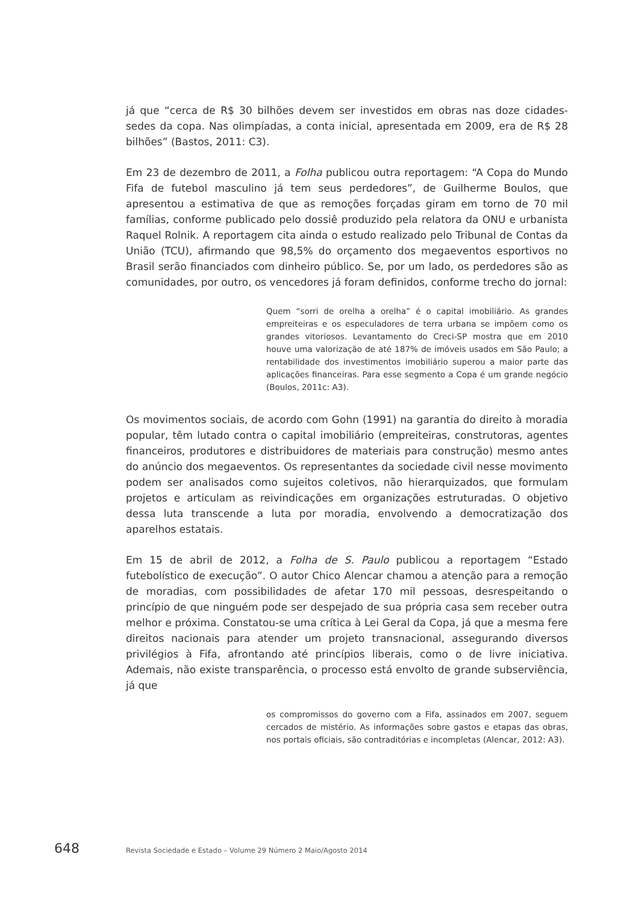já que “cerca de R$ 30 bilhões devem ser investidos em obras nas doze cidades-sedes da copa. Nas olimpíadas, a conta inicial, apresentada em 2009, era de R$ 28 bilhões” (Bastos, 2011: C3).
Em 23 de dezembro de 2011, a Folha publicou outra reportagem: “A Copa do Mundo Fifa de futebol masculino já tem seus perdedores”, de Guilherme Boulos, que apresentou a estimativa de que as remoções forçadas giram em torno de 70 mil famílias, conforme publicado pelo dossiê produzido pela relatora da ONU e urbanista Raquel Rolnik. A reportagem cita ainda o estudo realizado pelo Tribunal de Contas da União (TCU), afirmando que 98,5% do orçamento dos megaeventos esportivos no Brasil serão financiados com dinheiro público. Se, por um lado, os perdedores são as comunidades, por outro, os vencedores já foram definidos, conforme trecho do jornal:
Quem “sorri de orelha a orelha” é o capital imobiliário. As grandes empreiteiras e os especuladores de terra urbana se impõem como os grandes vitoriosos. Levantamento do Creci-SP mostra que em 2010 houve uma valorização de até 187% de imóveis usados em São Paulo; a rentabilidade dos investimentos imobiliário superou a maior parte das aplicações financeiras. Para esse segmento a Copa é um grande negócio (Boulos, 2011c: A3).
Os movimentos sociais, de acordo com Gohn (1991) na garantia do direito à moradia popular, têm lutado contra o capital imobiliário (empreiteiras, construtoras, agentes financeiros, produtores e distribuidores de materiais para construção) mesmo antes do anúncio dos megaeventos. Os representantes da sociedade civil nesse movimento podem ser analisados como sujeitos coletivos, não hierarquizados, que formulam projetos e articulam as reivindicações em organizações estruturadas. O objetivo dessa luta transcende a luta por moradia, envolvendo a democratização dos aparelhos estatais.
Em 15 de abril de 2012, a Folha de S. Paulo publicou a reportagem “Estado futebolístico de execução”. O autor Chico Alencar chamou a atenção para a remoção de moradias, com possibilidades de afetar 170 mil pessoas, desrespeitando o princípio de que ninguém pode ser despejado de sua própria casa sem receber outra melhor e próxima. Constatou-se uma crítica à Lei Geral da Copa, já que a mesma fere direitos nacionais para atender um projeto transnacional, assegurando diversos privilégios à Fifa, afrontando até princípios liberais, como o de livre iniciativa. Ademais, não existe transparência, o processo está envolto de grande subserviência, já que
os compromissos do governo com a Fifa, assinados em 2007, seguem cercados de mistério. As informações sobre gastos e etapas das obras, nos portais oficiais, são contraditórias e incompletas (Alencar, 2012: A3).
648 Revista Sociedade e Estado – Volume 29 Número 2 Maio/Agosto 2014